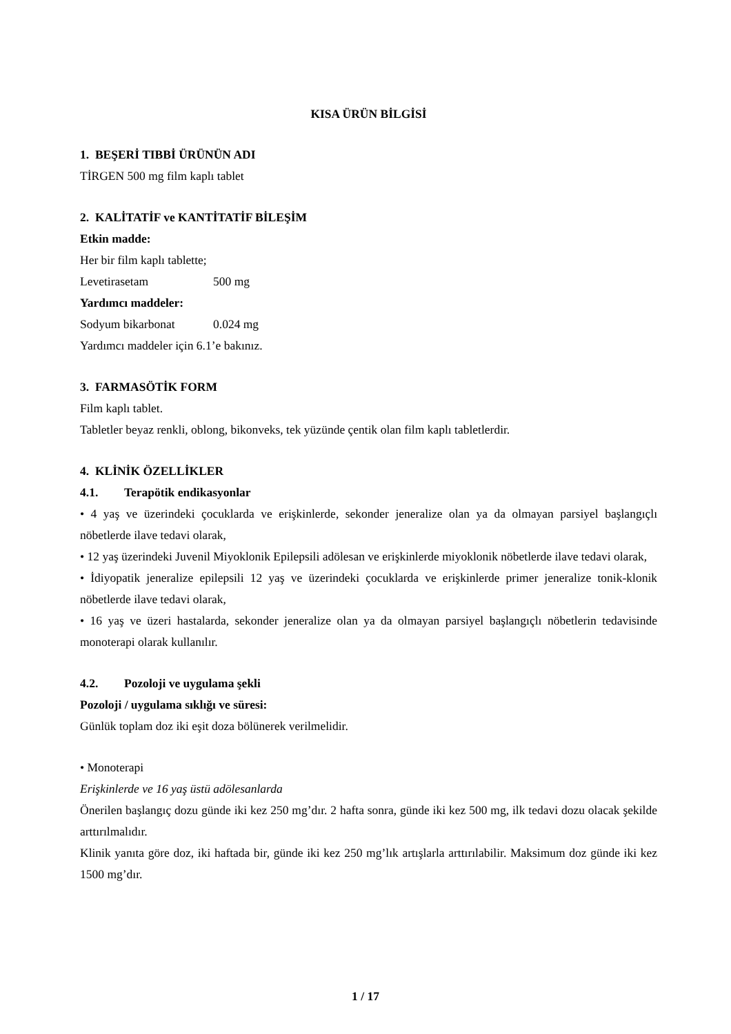KISA ÜRÜN BİLGİSİ
1. BEŞERİ TIBBİ ÜRÜNÜN ADI
TİRGEN 500 mg film kaplı tablet
2. KALİTATİF ve KANTİTATİF BİLEŞİM
Etkin madde:
Her bir film kaplı tablette;
Levetirasetam 500 mg
Yardımcı maddeler:
Sodyum bikarbonat 0.024 mg
Yardımcı maddeler için 6.1’e bakınız.
3. FARMASÖTİK FORM
Film kaplı tablet.
Tabletler beyaz renkli, oblong, bikonveks, tek yüzünde çentik olan film kaplı tabletlerdir.
4. KLİNİK ÖZELLİKLER
4.1. Terapötik endikasyonlar
• 4 yaş ve üzerindeki çocuklarda ve erişkinlerde, sekonder jeneralize olan ya da olmayan parsiyel başlangıçlı nöbetlerde ilave tedavi olarak,
• 12 yaş üzerindeki Juvenil Miyoklonik Epilepsili adölesan ve erişkinlerde miyoklonik nöbetlerde ilave tedavi olarak,
• İdiyopatik jeneralize epilepsili 12 yaş ve üzerindeki çocuklarda ve erişkinlerde primer jeneralize tonik-klonik nöbetlerde ilave tedavi olarak,
• 16 yaş ve üzeri hastalarda, sekonder jeneralize olan ya da olmayan parsiyel başlangıçlı nöbetlerin tedavisinde monoterapi olarak kullanılır.
4.2. Pozoloji ve uygulama şekli
Pozoloji / uygulama sıklığı ve süresi:
Günlük toplam doz iki eşit doza bölünerek verilmelidir.
• Monoterapi
Erişkinlerde ve 16 yaş üstü adölesanlarda
Önerilen başlangıç dozu günde iki kez 250 mg’dır. 2 hafta sonra, günde iki kez 500 mg, ilk tedavi dozu olacak şekilde arttırılmalıdır.
Klinik yanıta göre doz, iki haftada bir, günde iki kez 250 mg’lık artışlarla arttırılabilir. Maksimum doz günde iki kez 1500 mg’dır.
1 / 17